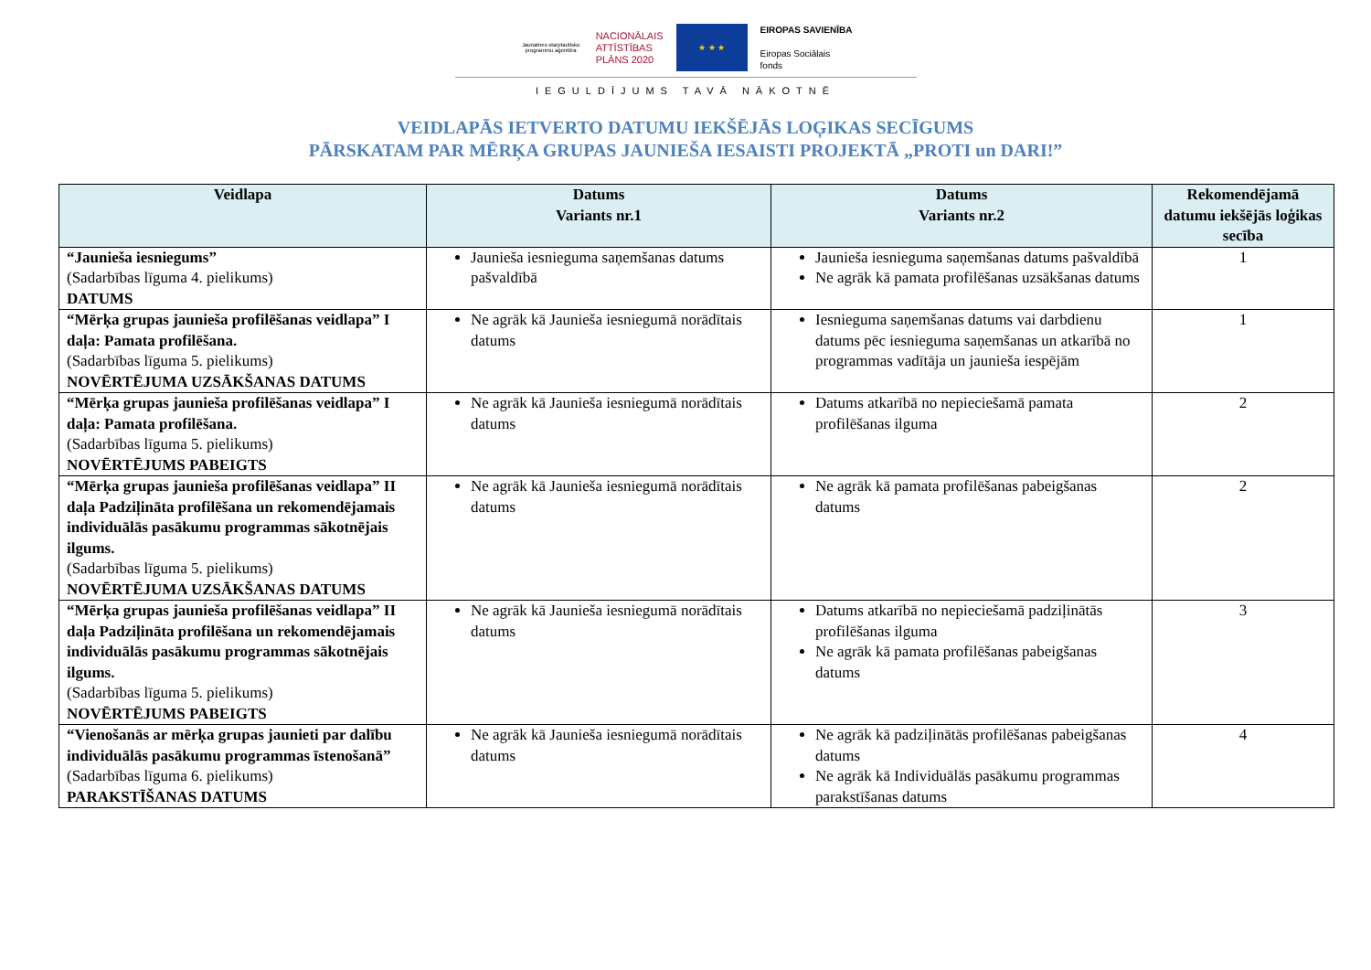Jaunatnes starptautisko programmu aģentūra
NACIONĀLAIS
ATTĪSTĪBAS
PLĀNS 2020
★ ★ ★
EIROPAS SAVIENĪBA
Eiropas Sociālais
fonds
IEGULDĪJUMS TAVĀ NĀKOTNĒ
VEIDLAPĀS IETVERTO DATUMU IEKŠĒJĀS LOĢIKAS SECĪGUMS
PĀRSKATAM PAR MĒRĶA GRUPAS JAUNIEŠA IESAISTI PROJEKTĀ „PROTI un DARI!”
| Veidlapa | Datums Variants nr.1 | Datums Variants nr.2 | Rekomendējamā datumu iekšējās loģikas secība |
| --- | --- | --- | --- |
| “Jaunieša iesniegums” (Sadarbības līguma 4. pielikums) DATUMS | Jaunieša iesnieguma saņemšanas datums pašvaldībā | Jaunieša iesnieguma saņemšanas datums pašvaldībā Ne agrāk kā pamata profilēšanas uzsākšanas datums | 1 |
| “Mērķa grupas jaunieša profilēšanas veidlapa” I daļa: Pamata profilēšana. (Sadarbības līguma 5. pielikums) NOVĒRTĒJUMA UZSĀKŠANAS DATUMS | Ne agrāk kā Jaunieša iesniegumā norādītais datums | Iesnieguma saņemšanas datums vai darbdienu datums pēc iesnieguma saņemšanas un atkarībā no programmas vadītāja un jaunieša iespējām | 1 |
| “Mērķa grupas jaunieša profilēšanas veidlapa” I daļa: Pamata profilēšana. (Sadarbības līguma 5. pielikums) NOVĒRTĒJUMS PABEIGTS | Ne agrāk kā Jaunieša iesniegumā norādītais datums | Datums atkarībā no nepieciešamā pamata profilēšanas ilguma | 2 |
| “Mērķa grupas jaunieša profilēšanas veidlapa” II daļa Padziļināta profilēšana un rekomendējamais individuālās pasākumu programmas sākotnējais ilgums. (Sadarbības līguma 5. pielikums) NOVĒRTĒJUMA UZSĀKŠANAS DATUMS | Ne agrāk kā Jaunieša iesniegumā norādītais datums | Ne agrāk kā pamata profilēšanas pabeigšanas datums | 2 |
| “Mērķa grupas jaunieša profilēšanas veidlapa” II daļa Padziļināta profilēšana un rekomendējamais individuālās pasākumu programmas sākotnējais ilgums. (Sadarbības līguma 5. pielikums) NOVĒRTĒJUMS PABEIGTS | Ne agrāk kā Jaunieša iesniegumā norādītais datums | Datums atkarībā no nepieciešamā padziļinātās profilēšanas ilguma Ne agrāk kā pamata profilēšanas pabeigšanas datums | 3 |
| “Vienošanās ar mērķa grupas jaunieti par dalību individuālās pasākumu programmas īstenošanā” (Sadarbības līguma 6. pielikums) PARAKSTĪŠANAS DATUMS | Ne agrāk kā Jaunieša iesniegumā norādītais datums | Ne agrāk kā padziļinātās profilēšanas pabeigšanas datums Ne agrāk kā Individuālās pasākumu programmas parakstīšanas datums | 4 |